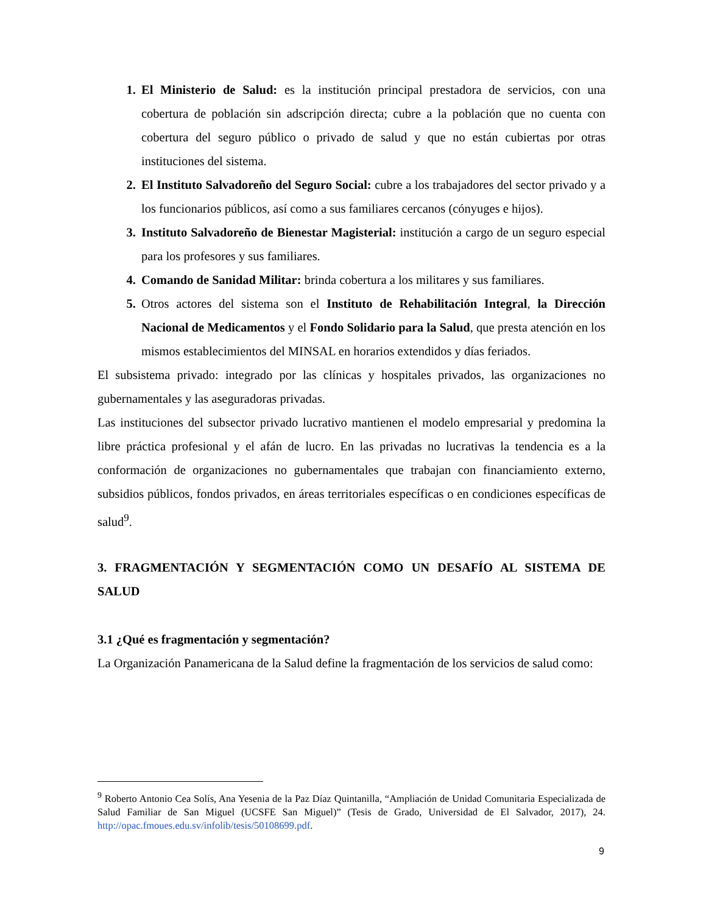El Ministerio de Salud: es la institución principal prestadora de servicios, con una cobertura de población sin adscripción directa; cubre a la población que no cuenta con cobertura del seguro público o privado de salud y que no están cubiertas por otras instituciones del sistema.
El Instituto Salvadoreño del Seguro Social: cubre a los trabajadores del sector privado y a los funcionarios públicos, así como a sus familiares cercanos (cónyuges e hijos).
Instituto Salvadoreño de Bienestar Magisterial: institución a cargo de un seguro especial para los profesores y sus familiares.
Comando de Sanidad Militar: brinda cobertura a los militares y sus familiares.
Otros actores del sistema son el Instituto de Rehabilitación Integral, la Dirección Nacional de Medicamentos y el Fondo Solidario para la Salud, que presta atención en los mismos establecimientos del MINSAL en horarios extendidos y días feriados.
El subsistema privado: integrado por las clínicas y hospitales privados, las organizaciones no gubernamentales y las aseguradoras privadas.
Las instituciones del subsector privado lucrativo mantienen el modelo empresarial y predomina la libre práctica profesional y el afán de lucro. En las privadas no lucrativas la tendencia es a la conformación de organizaciones no gubernamentales que trabajan con financiamiento externo, subsidios públicos, fondos privados, en áreas territoriales específicas o en condiciones específicas de salud<sup>9</sup>.
3. FRAGMENTACIÓN Y SEGMENTACIÓN COMO UN DESAFÍO AL SISTEMA DE SALUD
3.1 ¿Qué es fragmentación y segmentación?
La Organización Panamericana de la Salud define la fragmentación de los servicios de salud como:
<sup>9</sup> Roberto Antonio Cea Solís, Ana Yesenia de la Paz Díaz Quintanilla, “Ampliación de Unidad Comunitaria Especializada de Salud Familiar de San Miguel (UCSFE San Miguel)” (Tesis de Grado, Universidad de El Salvador, 2017), 24. http://opac.fmoues.edu.sv/infolib/tesis/50108699.pdf.
9